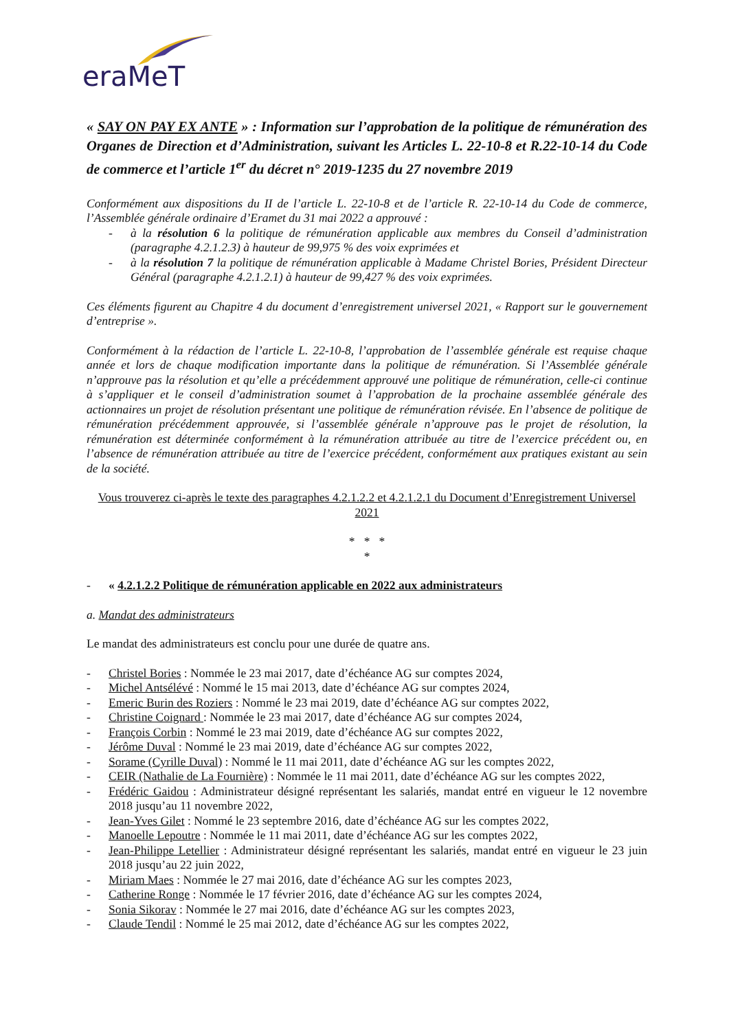eraMeT
« SAY ON PAY EX ANTE » : Information sur l’approbation de la politique de rémunération des Organes de Direction et d’Administration, suivant les Articles L. 22-10-8 et R.22-10-14 du Code de commerce et l’article 1<sup>er</sup> du décret n° 2019-1235 du 27 novembre 2019
Conformément aux dispositions du II de l’article L. 22-10-8 et de l’article R. 22-10-14 du Code de commerce, l’Assemblée générale ordinaire d’Eramet du 31 mai 2022 a approuvé :
- à la résolution 6 la politique de rémunération applicable aux membres du Conseil d’administration (paragraphe 4.2.1.2.3) à hauteur de 99,975 % des voix exprimées et
- à la résolution 7 la politique de rémunération applicable à Madame Christel Bories, Président Directeur Général (paragraphe 4.2.1.2.1) à hauteur de 99,427 % des voix exprimées.
Ces éléments figurent au Chapitre 4 du document d’enregistrement universel 2021, « Rapport sur le gouvernement d’entreprise ».
Conformément à la rédaction de l’article L. 22-10-8, l’approbation de l’assemblée générale est requise chaque année et lors de chaque modification importante dans la politique de rémunération. Si l’Assemblée générale n’approuve pas la résolution et qu’elle a précédemment approuvé une politique de rémunération, celle-ci continue à s’appliquer et le conseil d’administration soumet à l’approbation de la prochaine assemblée générale des actionnaires un projet de résolution présentant une politique de rémunération révisée. En l’absence de politique de rémunération précédemment approuvée, si l’assemblée générale n’approuve pas le projet de résolution, la rémunération est déterminée conformément à la rémunération attribuée au titre de l’exercice précédent ou, en l’absence de rémunération attribuée au titre de l’exercice précédent, conformément aux pratiques existant au sein de la société.
Vous trouverez ci-après le texte des paragraphes 4.2.1.2.2 et 4.2.1.2.1 du Document d’Enregistrement Universel 2021
* * *
*
- « 4.2.1.2.2 Politique de rémunération applicable en 2022 aux administrateurs
a. Mandat des administrateurs
Le mandat des administrateurs est conclu pour une durée de quatre ans.
- Christel Bories : Nommée le 23 mai 2017, date d’échéance AG sur comptes 2024,
- Michel Antsélévé : Nommé le 15 mai 2013, date d’échéance AG sur comptes 2024,
- Emeric Burin des Roziers : Nommé le 23 mai 2019, date d’échéance AG sur comptes 2022,
- Christine Coignard : Nommée le 23 mai 2017, date d’échéance AG sur comptes 2024,
- François Corbin : Nommé le 23 mai 2019, date d’échéance AG sur comptes 2022,
- Jérôme Duval : Nommé le 23 mai 2019, date d’échéance AG sur comptes 2022,
- Sorame (Cyrille Duval) : Nommé le 11 mai 2011, date d’échéance AG sur les comptes 2022,
- CEIR (Nathalie de La Fournière) : Nommée le 11 mai 2011, date d’échéance AG sur les comptes 2022,
- Frédéric Gaidou : Administrateur désigné représentant les salariés, mandat entré en vigueur le 12 novembre 2018 jusqu’au 11 novembre 2022,
- Jean-Yves Gilet : Nommé le 23 septembre 2016, date d’échéance AG sur les comptes 2022,
- Manoelle Lepoutre : Nommée le 11 mai 2011, date d’échéance AG sur les comptes 2022,
- Jean-Philippe Letellier : Administrateur désigné représentant les salariés, mandat entré en vigueur le 23 juin 2018 jusqu’au 22 juin 2022,
- Miriam Maes : Nommée le 27 mai 2016, date d’échéance AG sur les comptes 2023,
- Catherine Ronge : Nommée le 17 février 2016, date d’échéance AG sur les comptes 2024,
- Sonia Sikorav : Nommée le 27 mai 2016, date d’échéance AG sur les comptes 2023,
- Claude Tendil : Nommé le 25 mai 2012, date d’échéance AG sur les comptes 2022,